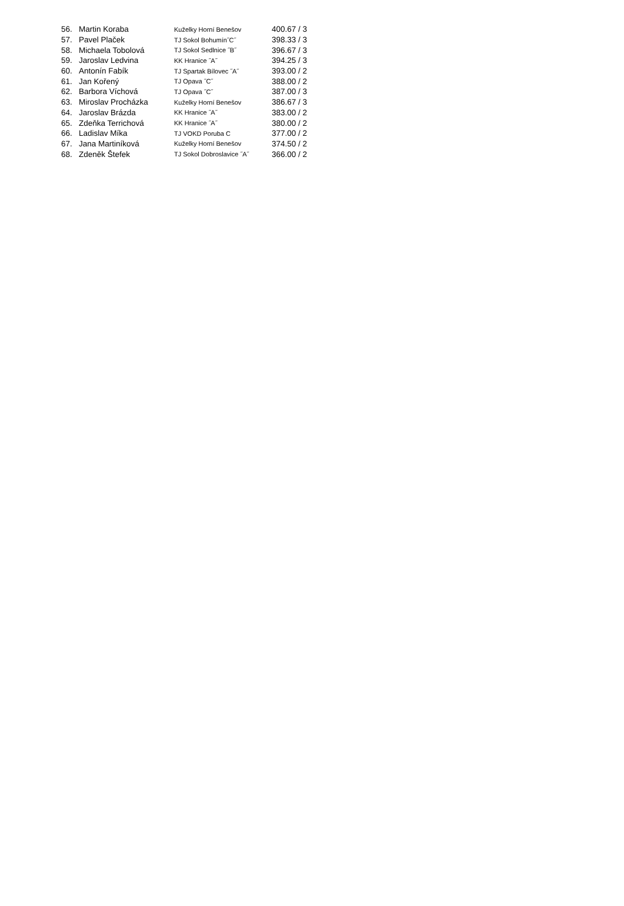| 56. | Martin Koraba | Kuželky Horní Benešov | 400.67 / 3 |
| 57. | Pavel Plaček | TJ Sokol Bohumín˝C˝ | 398.33 / 3 |
| 58. | Michaela Tobolová | TJ Sokol Sedlnice ˝B˝ | 396.67 / 3 |
| 59. | Jaroslav Ledvina | KK Hranice ˝A˝ | 394.25 / 3 |
| 60. | Antonín Fabík | TJ Spartak Bílovec ˝A˝ | 393.00 / 2 |
| 61. | Jan Kořený | TJ Opava ˝C˝ | 388.00 / 2 |
| 62. | Barbora Víchová | TJ Opava ˝C˝ | 387.00 / 3 |
| 63. | Miroslav Procházka | Kuželky Horní Benešov | 386.67 / 3 |
| 64. | Jaroslav Brázda | KK Hranice ˝A˝ | 383.00 / 2 |
| 65. | Zdeňka Terrichová | KK Hranice ˝A˝ | 380.00 / 2 |
| 66. | Ladislav Míka | TJ VOKD Poruba C | 377.00 / 2 |
| 67. | Jana Martiníková | Kuželky Horní Benešov | 374.50 / 2 |
| 68. | Zdeněk Štefek | TJ Sokol Dobroslavice ˝A˝ | 366.00 / 2 |